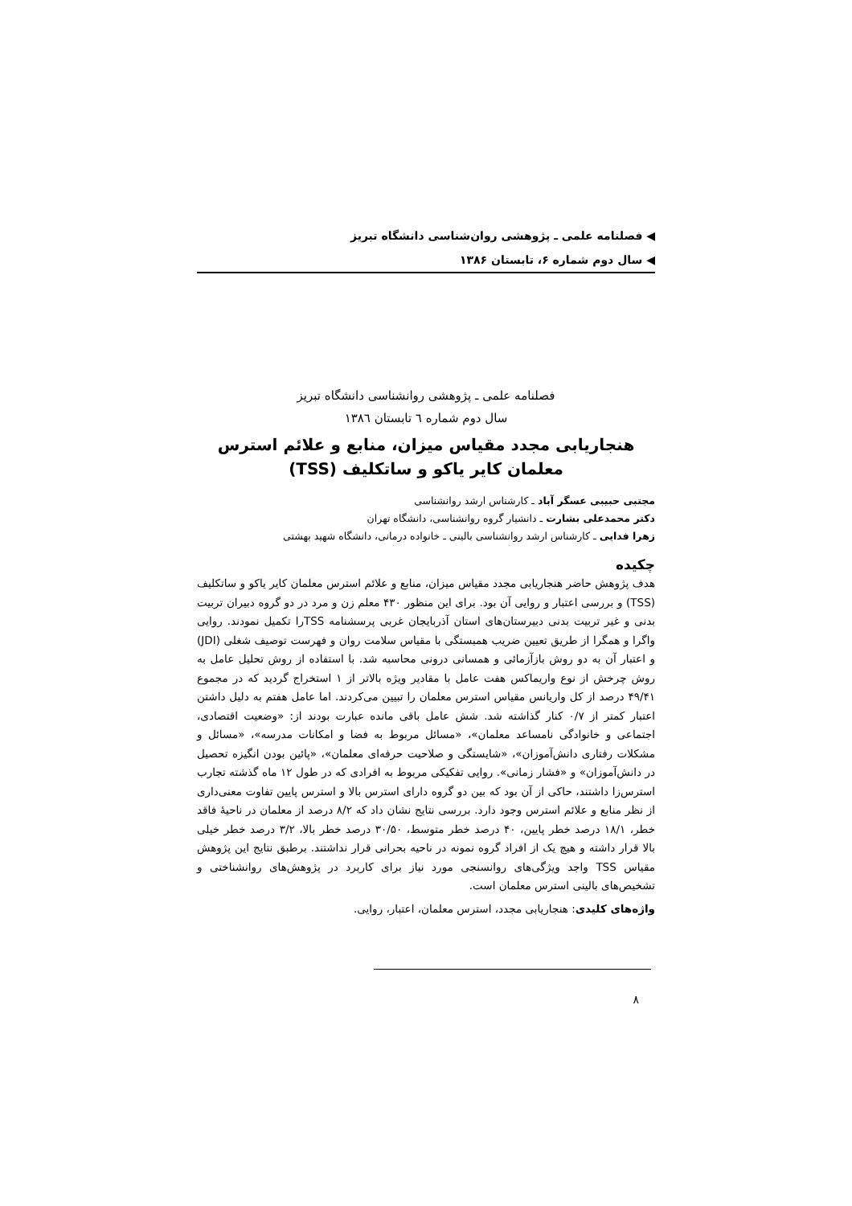فصلنامه علمی ـ پژوهشی روان‌شناسی دانشگاه تبریز
سال دوم شماره ۶، تابستان ۱۳۸۶
فصلنامه علمی ـ پژوهشی روانشناسی دانشگاه تبریز
سال دوم شماره ٦ تابستان ١٣٨٦
هنجاریابی مجدد مقیاس میزان، منابع و علائم استرس معلمان کایر یاکو و ساتکلیف (TSS)
مجتبی حبیبی عسگر آباد ـ کارشناس ارشد روانشناسی
دکتر محمدعلی بشارت ـ دانشیار گروه روانشناسی، دانشگاه تهران
زهرا فدایی ـ کارشناس ارشد روانشناسی بالینی ـ خانواده درمانی، دانشگاه شهید بهشتی
چکیده
هدف پژوهش حاضر هنجاریابی مجدد مقیاس میزان، منابع و علائم استرس معلمان کایر یاکو و ساتکلیف (TSS) و بررسی اعتبار و روایی آن بود. برای این منظور ۴۳۰ معلم زن و مرد در دو گروه دبیران تربیت بدنی و غیر تربیت بدنی دبیرستان‌های استان آذربایجان غربی پرسشنامه TSSرا تکمیل نمودند. روایی واگرا و همگرا از طریق تعیین ضریب همبستگی با مقیاس سلامت روان و فهرست توصیف شغلی (JDI) و اعتبار آن به دو روش بازآزمائی و همسانی درونی محاسبه شد. با استفاده از روش تحلیل عامل به روش چرخش از نوع واریماکس هفت عامل با مقادیر ویژه بالاتر از ۱ استخراج گردید که در مجموع ۴۹/۴۱ درصد از کل واریانس مقیاس استرس معلمان را تبیین می‌کردند. اما عامل هفتم به دلیل داشتن اعتبار کمتر از ۰/۷ کنار گذاشته شد. شش عامل باقی مانده عبارت بودند از: «وضعیت اقتصادی، اجتماعی و خانوادگی نامساعد معلمان»، «مسائل مربوط به فضا و امکانات مدرسه»، «مسائل و مشکلات رفتاری دانش‌آموزان»، «شایستگی و صلاحیت حرفه‌ای معلمان»، «پائین بودن انگیزه تحصیل در دانش‌آموزان» و «فشار زمانی». روایی تفکیکی مربوط به افرادی که در طول ۱۲ ماه گذشته تجارب استرس‌زا داشتند، حاکی از آن بود که بین دو گروه دارای استرس بالا و استرس پایین تفاوت معنی‌داری از نظر منابع و علائم استرس وجود دارد. بررسی نتایج نشان داد که ۸/۲ درصد از معلمان در ناحیهٔ فاقد خطر، ۱۸/۱ درصد خطر پایین، ۴۰ درصد خطر متوسط، ۳۰/۵۰ درصد خطر بالا، ۳/۲ درصد خطر خیلی بالا قرار داشته و هیچ یک از افراد گروه نمونه در ناحیه بحرانی قرار نداشتند. برطبق نتایج این پژوهش مقیاس TSS واجد ویژگی‌های روانسنجی مورد نیاز برای کاربرد در پژوهش‌های روانشناختی و تشخیص‌های بالینی استرس معلمان است.
واژه‌های کلیدی: هنجاریابی مجدد، استرس معلمان، اعتبار، روایی.
۸